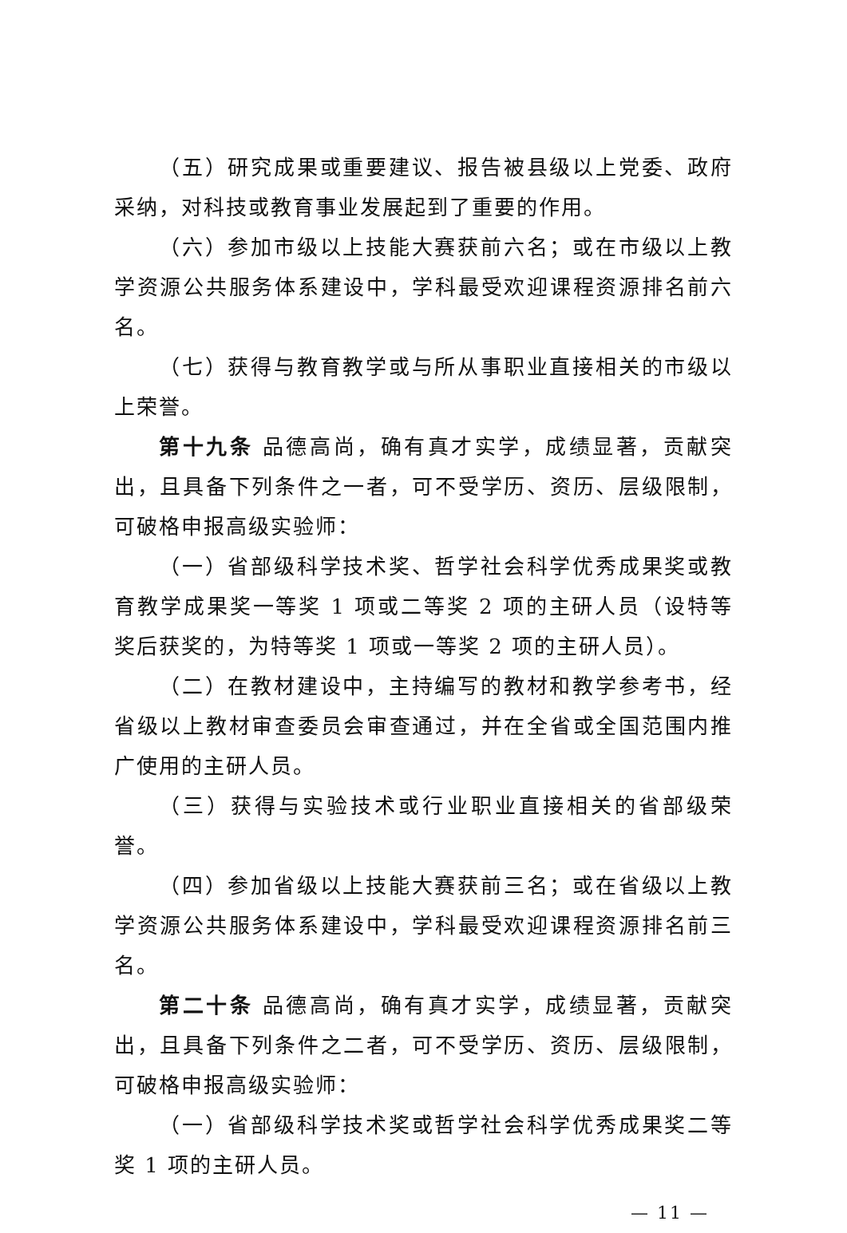（五）研究成果或重要建议、报告被县级以上党委、政府采纳，对科技或教育事业发展起到了重要的作用。
（六）参加市级以上技能大赛获前六名；或在市级以上教学资源公共服务体系建设中，学科最受欢迎课程资源排名前六名。
（七）获得与教育教学或与所从事职业直接相关的市级以上荣誉。
第十九条 品德高尚，确有真才实学，成绩显著，贡献突出，且具备下列条件之一者，可不受学历、资历、层级限制，可破格申报高级实验师：
（一）省部级科学技术奖、哲学社会科学优秀成果奖或教育教学成果奖一等奖 1 项或二等奖 2 项的主研人员（设特等奖后获奖的，为特等奖 1 项或一等奖 2 项的主研人员）。
（二）在教材建设中，主持编写的教材和教学参考书，经省级以上教材审查委员会审查通过，并在全省或全国范围内推广使用的主研人员。
（三）获得与实验技术或行业职业直接相关的省部级荣誉。
（四）参加省级以上技能大赛获前三名；或在省级以上教学资源公共服务体系建设中，学科最受欢迎课程资源排名前三名。
第二十条 品德高尚，确有真才实学，成绩显著，贡献突出，且具备下列条件之二者，可不受学历、资历、层级限制，可破格申报高级实验师：
（一）省部级科学技术奖或哲学社会科学优秀成果奖二等奖 1 项的主研人员。
— 11 —